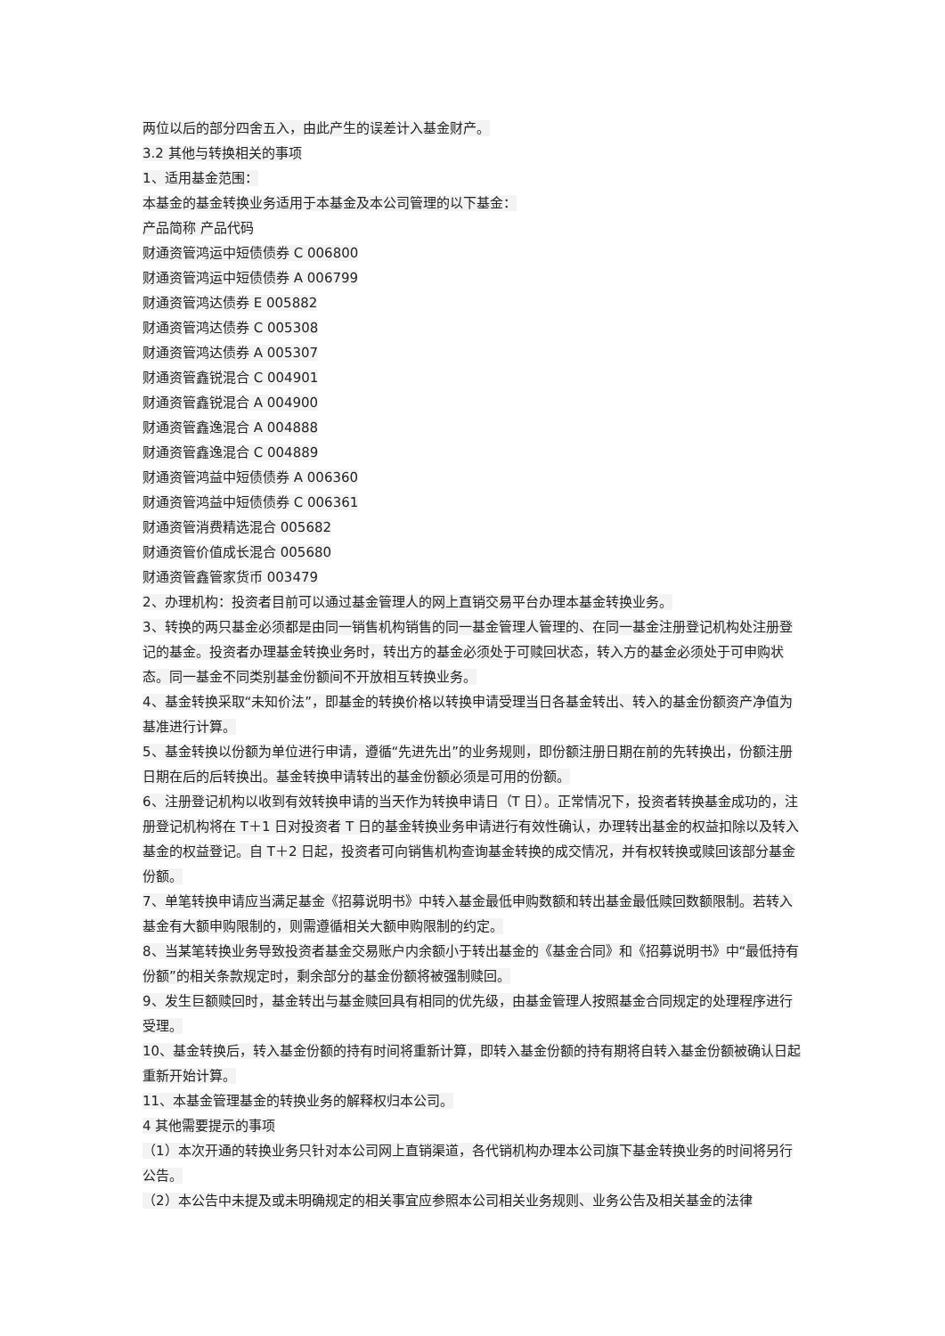两位以后的部分四舍五入，由此产生的误差计入基金财产。
3.2 其他与转换相关的事项
1、适用基金范围：
本基金的基金转换业务适用于本基金及本公司管理的以下基金：
产品简称 产品代码
财通资管鸿运中短债债券 C 006800
财通资管鸿运中短债债券 A 006799
财通资管鸿达债券 E 005882
财通资管鸿达债券 C 005308
财通资管鸿达债券 A 005307
财通资管鑫锐混合 C 004901
财通资管鑫锐混合 A 004900
财通资管鑫逸混合 A 004888
财通资管鑫逸混合 C 004889
财通资管鸿益中短债债券 A 006360
财通资管鸿益中短债债券 C 006361
财通资管消费精选混合 005682
财通资管价值成长混合 005680
财通资管鑫管家货币 003479
2、办理机构：投资者目前可以通过基金管理人的网上直销交易平台办理本基金转换业务。
3、转换的两只基金必须都是由同一销售机构销售的同一基金管理人管理的、在同一基金注册登记机构处注册登记的基金。投资者办理基金转换业务时，转出方的基金必须处于可赎回状态，转入方的基金必须处于可申购状态。同一基金不同类别基金份额间不开放相互转换业务。
4、基金转换采取“未知价法”，即基金的转换价格以转换申请受理当日各基金转出、转入的基金份额资产净值为基准进行计算。
5、基金转换以份额为单位进行申请，遵循“先进先出”的业务规则，即份额注册日期在前的先转换出，份额注册日期在后的后转换出。基金转换申请转出的基金份额必须是可用的份额。
6、注册登记机构以收到有效转换申请的当天作为转换申请日（T 日）。正常情况下，投资者转换基金成功的，注册登记机构将在 T＋1 日对投资者 T 日的基金转换业务申请进行有效性确认，办理转出基金的权益扣除以及转入基金的权益登记。自 T＋2 日起，投资者可向销售机构查询基金转换的成交情况，并有权转换或赎回该部分基金份额。
7、单笔转换申请应当满足基金《招募说明书》中转入基金最低申购数额和转出基金最低赎回数额限制。若转入基金有大额申购限制的，则需遵循相关大额申购限制的约定。
8、当某笔转换业务导致投资者基金交易账户内余额小于转出基金的《基金合同》和《招募说明书》中“最低持有份额”的相关条款规定时，剩余部分的基金份额将被强制赎回。
9、发生巨额赎回时，基金转出与基金赎回具有相同的优先级，由基金管理人按照基金合同规定的处理程序进行受理。
10、基金转换后，转入基金份额的持有时间将重新计算，即转入基金份额的持有期将自转入基金份额被确认日起重新开始计算。
11、本基金管理基金的转换业务的解释权归本公司。
4 其他需要提示的事项
（1）本次开通的转换业务只针对本公司网上直销渠道，各代销机构办理本公司旗下基金转换业务的时间将另行公告。
（2）本公告中未提及或未明确规定的相关事宜应参照本公司相关业务规则、业务公告及相关基金的法律